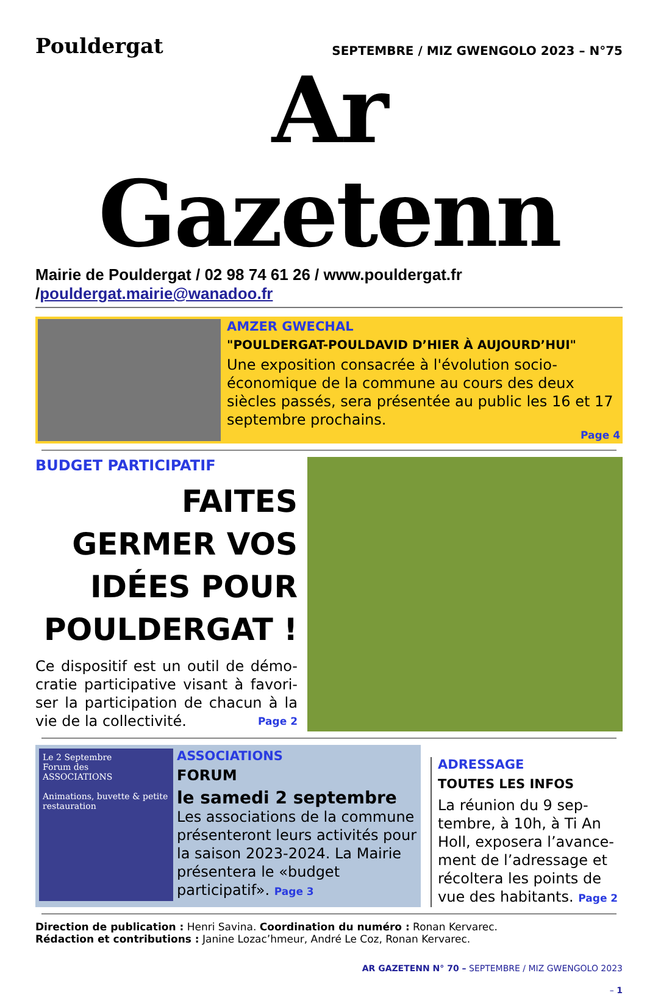Pouldergat
SEPTEMBRE / MIZ GWENGOLO 2023 – N°75
Ar Gazetenn
Mairie de Pouldergat / 02 98 74 61 26 / www.pouldergat.fr /pouldergat.mairie@wanadoo.fr
AMZER GWECHAL
"POULDERGAT-POULDAVID D’HIER À AUJOURD’HUI"
Une exposition consacrée à l'évolution socio-économique de la commune au cours des deux siècles passés, sera présentée au public les 16 et 17 septembre prochains.
Page 4
BUDGET PARTICIPATIF
FAITES GERMER VOS IDÉES POUR POULDERGAT !
Ce dispositif est un outil de démo-cratie participative visant à favori-ser la participation de chacun à la vie de la collectivité. Page 2
Le 2 Septembre
Forum des
ASSOCIATIONS
Animations, buvette & petite restauration
ASSOCIATIONS
FORUM
le samedi 2 septembre
Les associations de la commune présenteront leurs activités pour la saison 2023-2024. La Mairie présentera le «budget participatif». Page 3
ADRESSAGE
TOUTES LES INFOS
La réunion du 9 sep-tembre, à 10h, à Ti An Holl, exposera l’avance-ment de l’adressage et récoltera les points de vue des habitants. Page 2
Direction de publication : Henri Savina. Coordination du numéro : Ronan Kervarec.
Rédaction et contributions : Janine Lozac’hmeur, André Le Coz, Ronan Kervarec.
AR GAZETENN N° 70 – SEPTEMBRE / MIZ GWENGOLO 2023
– 1